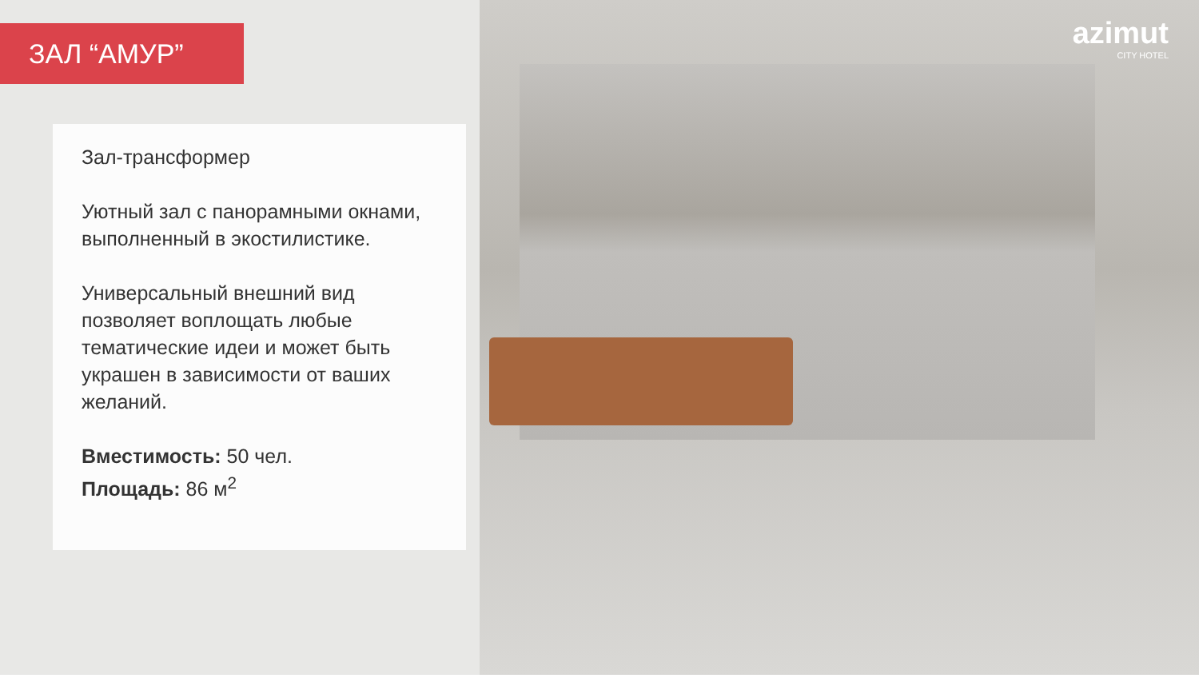azimut
CITY HOTEL
ЗАЛ “АМУР”
Зал-трансформер
Уютный зал с панорамными окнами, выполненный в экостилистике.
Универсальный внешний вид позволяет воплощать любые тематические идеи и может быть украшен в зависимости от ваших желаний.
Вместимость: 50 чел.
Площадь: 86 м<sup>2</sup>